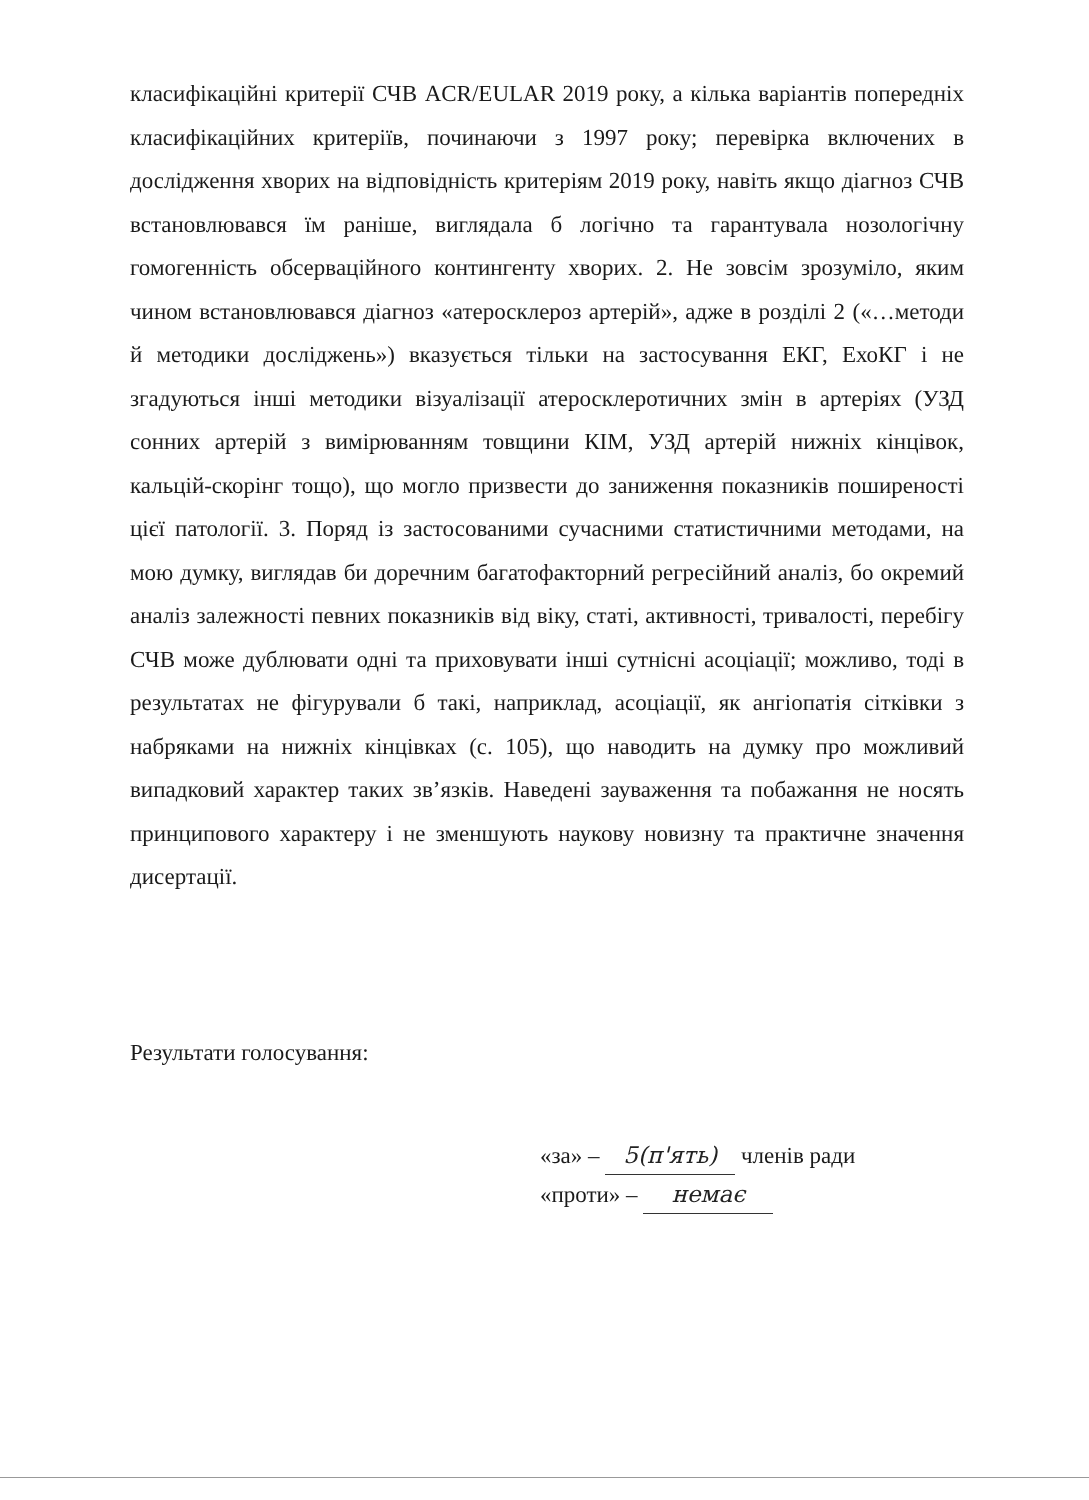класифікаційні критерії СЧВ ACR/EULAR 2019 року, а кілька варіантів попередніх класифікаційних критеріїв, починаючи з 1997 року; перевірка включених в дослідження хворих на відповідність критеріям 2019 року, навіть якщо діагноз СЧВ встановлювався їм раніше, виглядала б логічно та гарантувала нозологічну гомогенність обсерваційного контингенту хворих. 2. Не зовсім зрозуміло, яким чином встановлювався діагноз «атеросклероз артерій», адже в розділі 2 («…методи й методики досліджень») вказується тільки на застосування ЕКГ, ЕхоКГ і не згадуються інші методики візуалізації атеросклеротичних змін в артеріях (УЗД сонних артерій з вимірюванням товщини КІМ, УЗД артерій нижніх кінцівок, кальцій-скорінг тощо), що могло призвести до заниження показників поширеності цієї патології. 3. Поряд із застосованими сучасними статистичними методами, на мою думку, виглядав би доречним багатофакторний регресійний аналіз, бо окремий аналіз залежності певних показників від віку, статі, активності, тривалості, перебігу СЧВ може дублювати одні та приховувати інші сутнісні асоціації; можливо, тоді в результатах не фігурували б такі, наприклад, асоціації, як ангіопатія сітківки з набряками на нижніх кінцівках (с. 105), що наводить на думку про можливий випадковий характер таких зв’язків. Наведені зауваження та побажання не носять принципового характеру і не зменшують наукову новизну та практичне значення дисертації.
Результати голосування:
«за» – 5(п'ять) членів ради
«проти» – немає